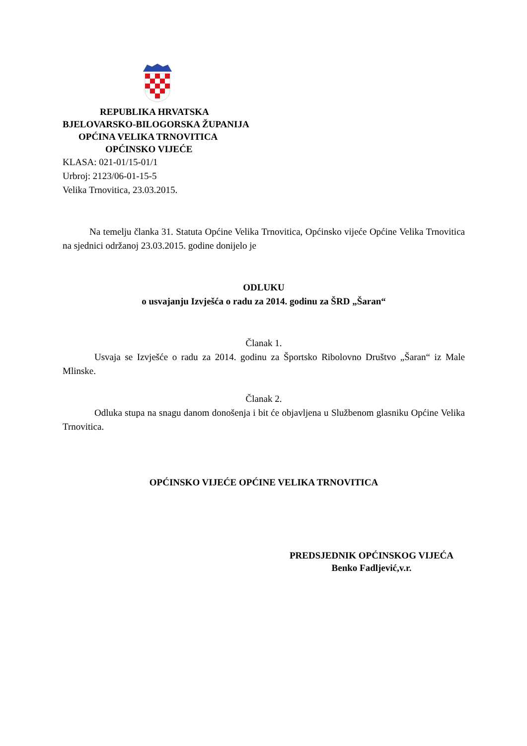REPUBLIKA HRVATSKA
BJELOVARSKO-BILOGORSKA ŽUPANIJA
OPĆINA VELIKA TRNOVITICA
OPĆINSKO VIJEĆE
KLASA: 021-01/15-01/1
Urbroj: 2123/06-01-15-5
Velika Trnovitica, 23.03.2015.
Na temelju članka 31. Statuta Općine Velika Trnovitica, Općinsko vijeće Općine Velika Trnovitica na sjednici održanoj 23.03.2015. godine donijelo je
ODLUKU
o usvajanju Izvješća o radu za 2014. godinu za ŠRD „Šaran“
Članak 1.
Usvaja se Izvješće o radu za 2014. godinu za Športsko Ribolovno Društvo „Šaran“ iz Male Mlinske.
Članak 2.
Odluka stupa na snagu danom donošenja i bit će objavljena u Službenom glasniku Općine Velika Trnovitica.
OPĆINSKO VIJEĆE OPĆINE VELIKA TRNOVITICA
PREDSJEDNIK OPĆINSKOG VIJEĆA
Benko Fadljević,v.r.